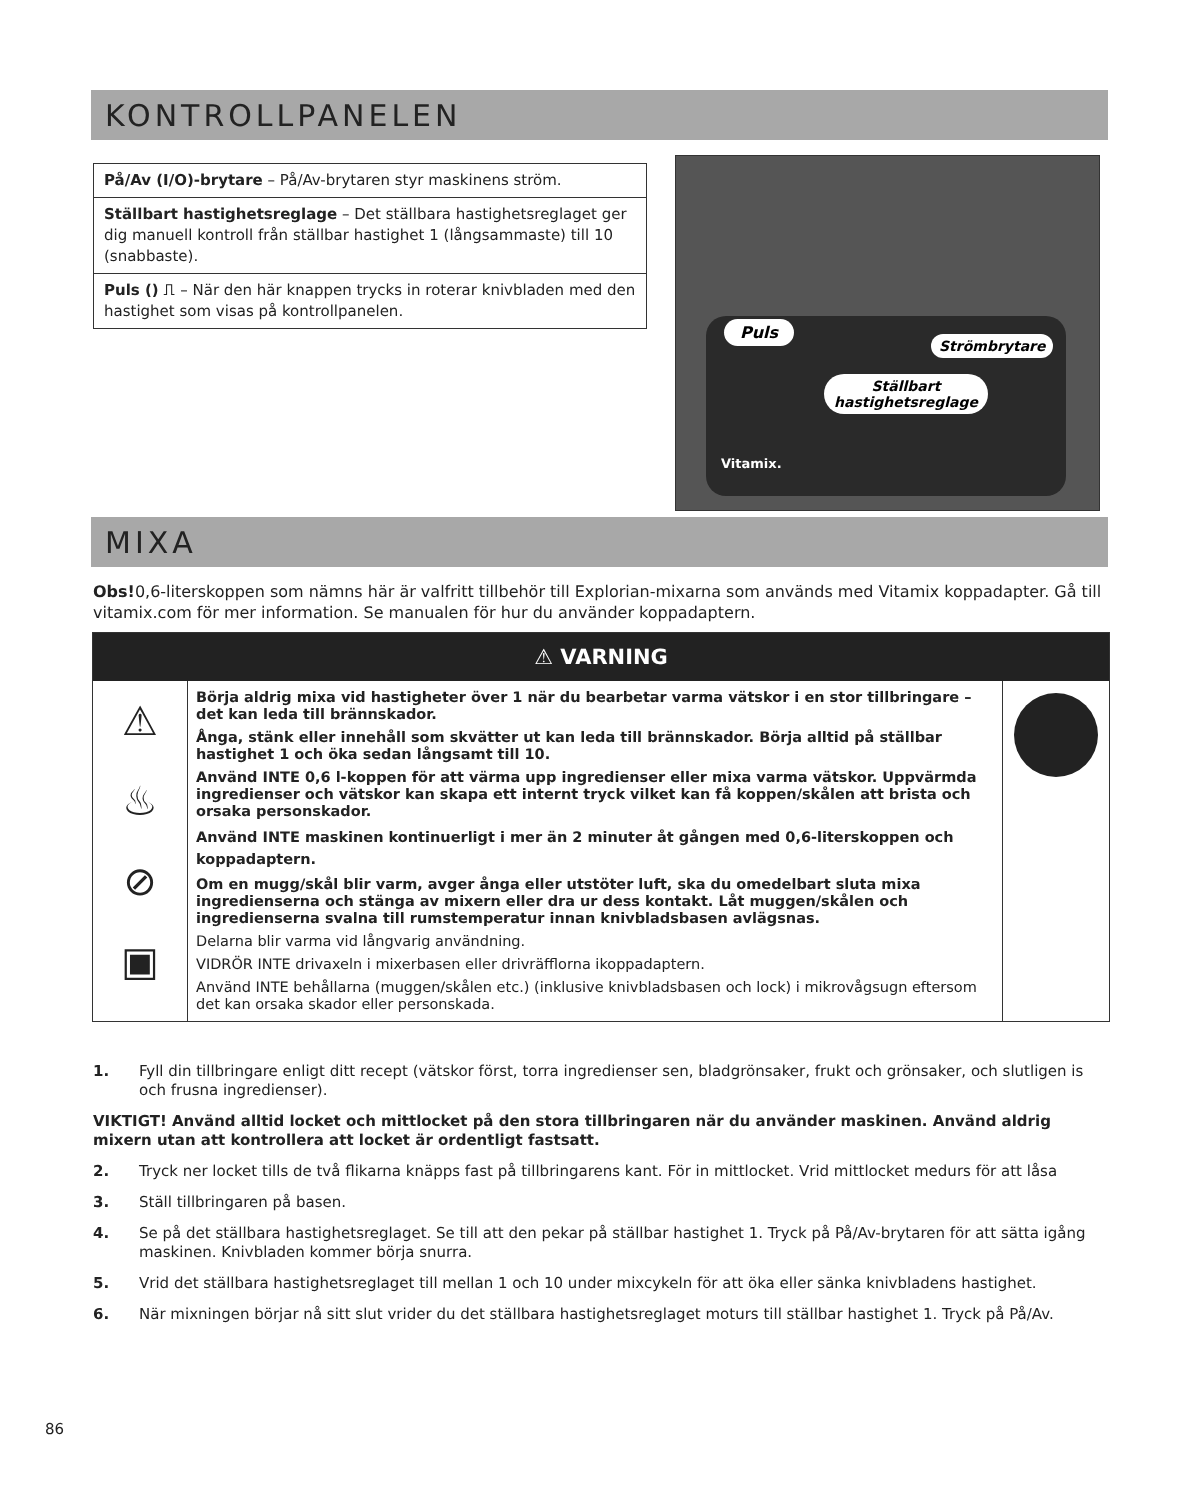KONTROLLPANELEN
| På/Av (I/O)-brytare – På/Av-brytaren styr maskinens ström. |
| Ställbart hastighetsreglage – Det ställbara hastighetsreglaget ger dig manuell kontroll från ställbar hastighet 1 (långsammaste) till 10 (snabbaste). |
| Puls () ⎍ – När den här knappen trycks in roterar knivbladen med den hastighet som visas på kontrollpanelen. |
Puls
Strömbrytare
Ställbart
hastighetsreglage
Vitamix.
MIXA
Obs!0,6-literskoppen som nämns här är valfritt tillbehör till Explorian-mixarna som används med Vitamix koppadapter. Gå till vitamix.com för mer information. Se manualen för hur du använder koppadaptern.
⚠ VARNING
⚠
♨
⊘
▣
Börja aldrig mixa vid hastigheter över 1 när du bearbetar varma vätskor i en stor tillbringare – det kan leda till brännskador.
Ånga, stänk eller innehåll som skvätter ut kan leda till brännskador. Börja alltid på ställbar hastighet 1 och öka sedan långsamt till 10.
Använd INTE 0,6 l-koppen för att värma upp ingredienser eller mixa varma vätskor. Uppvärmda ingredienser och vätskor kan skapa ett internt tryck vilket kan få koppen/skålen att brista och orsaka personskador.
Använd INTE maskinen kontinuerligt i mer än 2 minuter åt gången med 0,6-literskoppen och koppadaptern.
Om en mugg/skål blir varm, avger ånga eller utstöter luft, ska du omedelbart sluta mixa ingredienserna och stänga av mixern eller dra ur dess kontakt. Låt muggen/skålen och ingredienserna svalna till rumstemperatur innan knivbladsbasen avlägsnas.
Delarna blir varma vid långvarig användning.
VIDRÖR INTE drivaxeln i mixerbasen eller drivräfflorna ikoppadaptern.
Använd INTE behållarna (muggen/skålen etc.) (inklusive knivbladsbasen och lock) i mikrovågsugn eftersom det kan orsaka skador eller personskada.
1. Fyll din tillbringare enligt ditt recept (vätskor först, torra ingredienser sen, bladgrönsaker, frukt och grönsaker, och slutligen is och frusna ingredienser).
VIKTIGT! Använd alltid locket och mittlocket på den stora tillbringaren när du använder maskinen. Använd aldrig mixern utan att kontrollera att locket är ordentligt fastsatt.
2. Tryck ner locket tills de två flikarna knäpps fast på tillbringarens kant. För in mittlocket. Vrid mittlocket medurs för att låsa
3. Ställ tillbringaren på basen.
4. Se på det ställbara hastighetsreglaget. Se till att den pekar på ställbar hastighet 1. Tryck på På/Av-brytaren för att sätta igång maskinen. Knivbladen kommer börja snurra.
5. Vrid det ställbara hastighetsreglaget till mellan 1 och 10 under mixcykeln för att öka eller sänka knivbladens hastighet.
6. När mixningen börjar nå sitt slut vrider du det ställbara hastighetsreglaget moturs till ställbar hastighet 1. Tryck på På/Av.
86